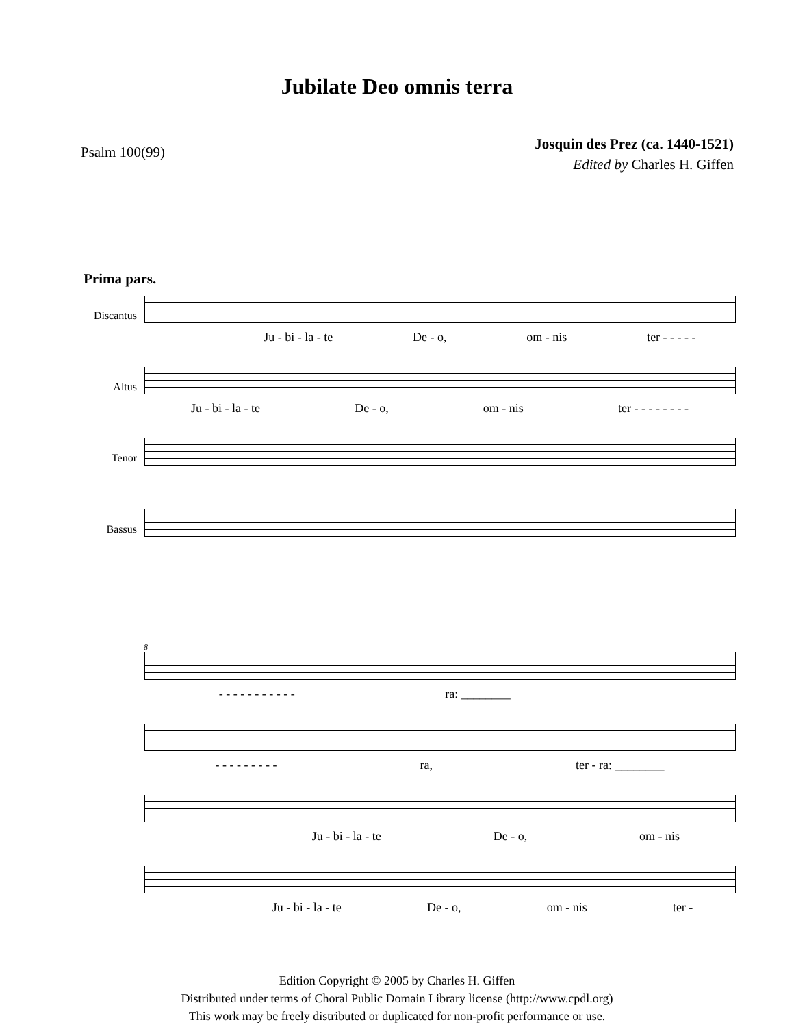Jubilate Deo omnis terra
Psalm 100(99)
Josquin des Prez (ca. 1440-1521)
Edited by Charles H. Giffen
Prima pars.
Discantus
Ju - bi - la - te De - o, om - nis ter - - - - -
Altus
Ju - bi - la - te De - o, om - nis ter - - - - - - - -
Tenor
Bassus
8
- - - - - - - - - - - ra: ________
- - - - - - - - - ra, ter - ra: ________
Ju - bi - la - te De - o, om - nis
Ju - bi - la - te De - o, om - nis ter -
Edition Copyright © 2005 by Charles H. Giffen
Distributed under terms of Choral Public Domain Library license (http://www.cpdl.org)
This work may be freely distributed or duplicated for non-profit performance or use.